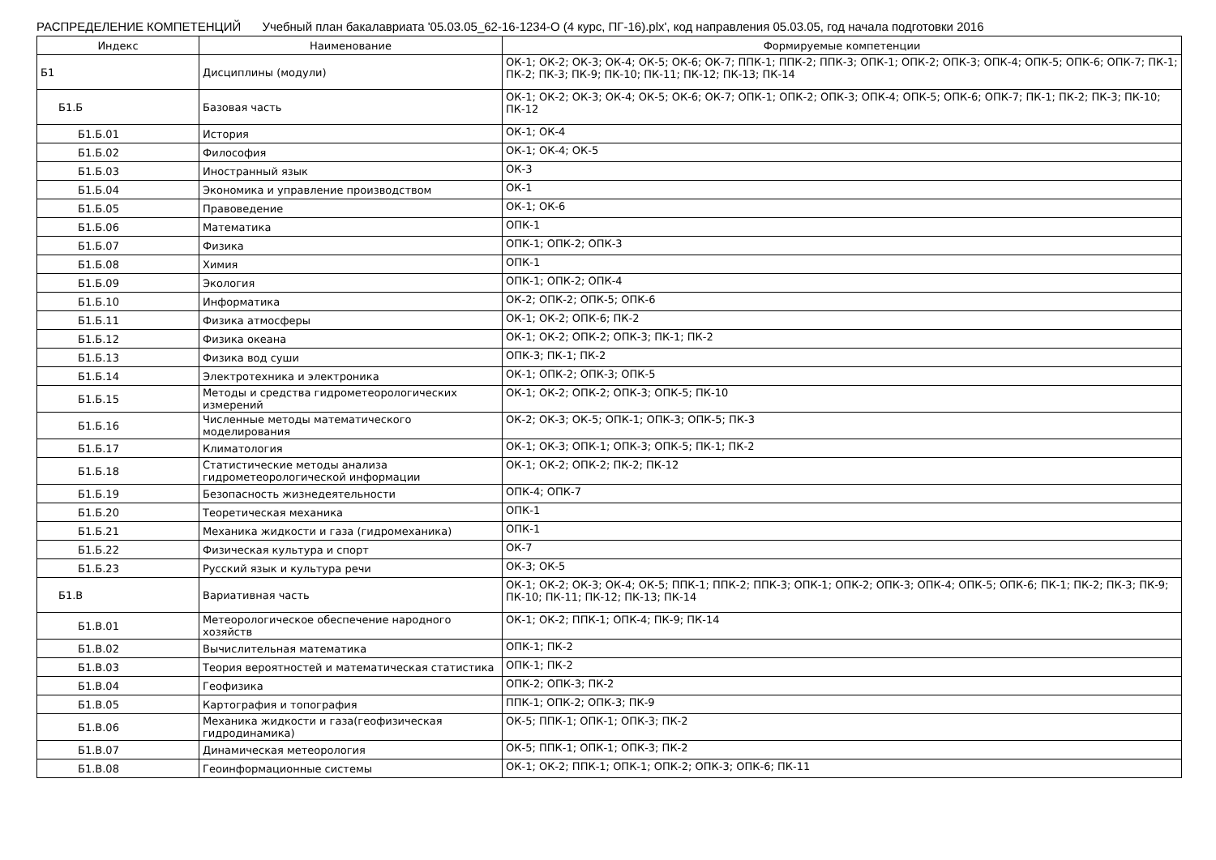РАСПРЕДЕЛЕНИЕ КОМПЕТЕНЦИЙ Учебный план бакалавриата '05.03.05_62-16-1234-О (4 курс, ПГ-16).plx', код направления 05.03.05, год начала подготовки 2016
| Индекс | Наименование | Формируемые компетенции |
| --- | --- | --- |
| Б1 | Дисциплины (модули) | ОК-1; ОК-2; ОК-3; ОК-4; ОК-5; ОК-6; ОК-7; ППК-1; ППК-2; ППК-3; ОПК-1; ОПК-2; ОПК-3; ОПК-4; ОПК-5; ОПК-6; ОПК-7; ПК-1; ПК-2; ПК-3; ПК-9; ПК-10; ПК-11; ПК-12; ПК-13; ПК-14 |
| Б1.Б | Базовая часть | ОК-1; ОК-2; ОК-3; ОК-4; ОК-5; ОК-6; ОК-7; ОПК-1; ОПК-2; ОПК-3; ОПК-4; ОПК-5; ОПК-6; ОПК-7; ПК-1; ПК-2; ПК-3; ПК-10; ПК-12 |
| Б1.Б.01 | История | ОК-1; ОК-4 |
| Б1.Б.02 | Философия | ОК-1; ОК-4; ОК-5 |
| Б1.Б.03 | Иностранный язык | ОК-3 |
| Б1.Б.04 | Экономика и управление производством | ОК-1 |
| Б1.Б.05 | Правоведение | ОК-1; ОК-6 |
| Б1.Б.06 | Математика | ОПК-1 |
| Б1.Б.07 | Физика | ОПК-1; ОПК-2; ОПК-3 |
| Б1.Б.08 | Химия | ОПК-1 |
| Б1.Б.09 | Экология | ОПК-1; ОПК-2; ОПК-4 |
| Б1.Б.10 | Информатика | ОК-2; ОПК-2; ОПК-5; ОПК-6 |
| Б1.Б.11 | Физика атмосферы | ОК-1; ОК-2; ОПК-6; ПК-2 |
| Б1.Б.12 | Физика океана | ОК-1; ОК-2; ОПК-2; ОПК-3; ПК-1; ПК-2 |
| Б1.Б.13 | Физика вод суши | ОПК-3; ПК-1; ПК-2 |
| Б1.Б.14 | Электротехника и электроника | ОК-1; ОПК-2; ОПК-3; ОПК-5 |
| Б1.Б.15 | Методы и средства гидрометеорологических измерений | ОК-1; ОК-2; ОПК-2; ОПК-3; ОПК-5; ПК-10 |
| Б1.Б.16 | Численные методы математического моделирования | ОК-2; ОК-3; ОК-5; ОПК-1; ОПК-3; ОПК-5; ПК-3 |
| Б1.Б.17 | Климатология | ОК-1; ОК-3; ОПК-1; ОПК-3; ОПК-5; ПК-1; ПК-2 |
| Б1.Б.18 | Статистические методы анализа гидрометеорологической информации | ОК-1; ОК-2; ОПК-2; ПК-2; ПК-12 |
| Б1.Б.19 | Безопасность жизнедеятельности | ОПК-4; ОПК-7 |
| Б1.Б.20 | Теоретическая механика | ОПК-1 |
| Б1.Б.21 | Механика жидкости и газа (гидромеханика) | ОПК-1 |
| Б1.Б.22 | Физическая культура и спорт | ОК-7 |
| Б1.Б.23 | Русский язык и культура речи | ОК-3; ОК-5 |
| Б1.В | Вариативная часть | ОК-1; ОК-2; ОК-3; ОК-4; ОК-5; ППК-1; ППК-2; ППК-3; ОПК-1; ОПК-2; ОПК-3; ОПК-4; ОПК-5; ОПК-6; ПК-1; ПК-2; ПК-3; ПК-9; ПК-10; ПК-11; ПК-12; ПК-13; ПК-14 |
| Б1.В.01 | Метеорологическое обеспечение народного хозяйств | ОК-1; ОК-2; ППК-1; ОПК-4; ПК-9; ПК-14 |
| Б1.В.02 | Вычислительная математика | ОПК-1; ПК-2 |
| Б1.В.03 | Теория вероятностей и математическая статистика | ОПК-1; ПК-2 |
| Б1.В.04 | Геофизика | ОПК-2; ОПК-3; ПК-2 |
| Б1.В.05 | Картография и топография | ППК-1; ОПК-2; ОПК-3; ПК-9 |
| Б1.В.06 | Механика жидкости и газа(геофизическая гидродинамика) | ОК-5; ППК-1; ОПК-1; ОПК-3; ПК-2 |
| Б1.В.07 | Динамическая метеорология | ОК-5; ППК-1; ОПК-1; ОПК-3; ПК-2 |
| Б1.В.08 | Геоинформационные системы | ОК-1; ОК-2; ППК-1; ОПК-1; ОПК-2; ОПК-3; ОПК-6; ПК-11 |